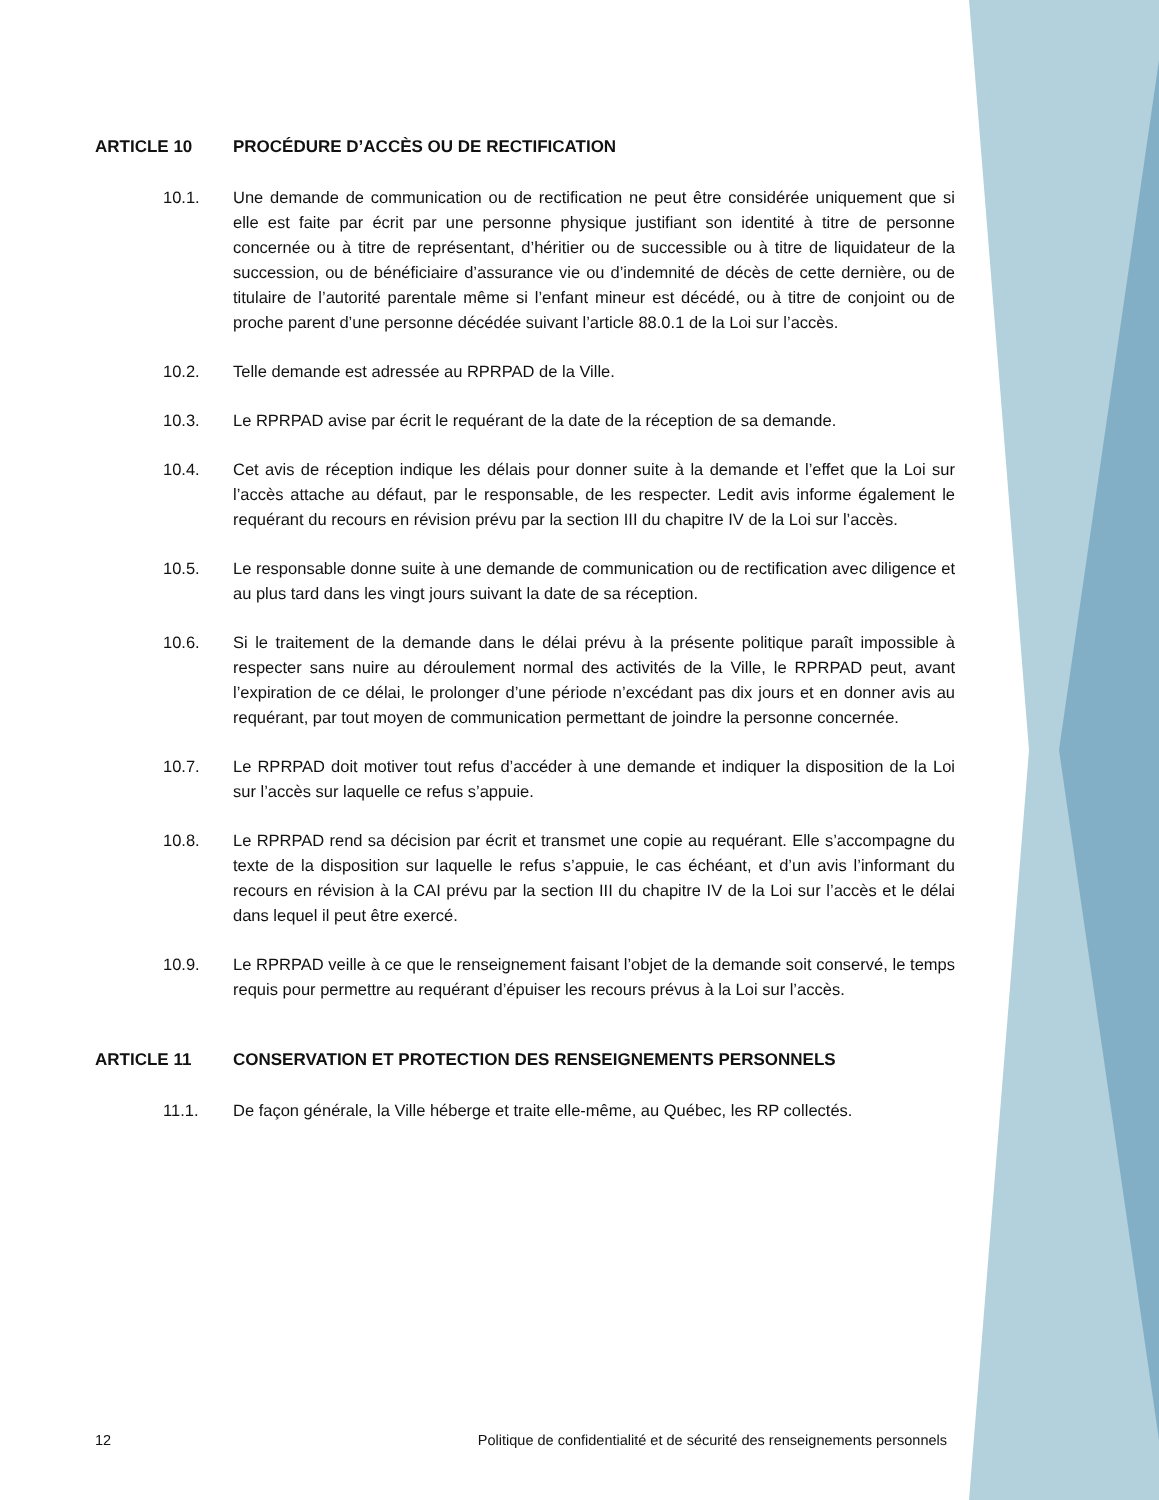ARTICLE 10 PROCÉDURE D’ACCÈS OU DE RECTIFICATION
10.1. Une demande de communication ou de rectification ne peut être considérée uniquement que si elle est faite par écrit par une personne physique justifiant son identité à titre de personne concernée ou à titre de représentant, d’héritier ou de successible ou à titre de liquidateur de la succession, ou de bénéficiaire d’assurance vie ou d’indemnité de décès de cette dernière, ou de titulaire de l’autorité parentale même si l’enfant mineur est décédé, ou à titre de conjoint ou de proche parent d’une personne décédée suivant l’article 88.0.1 de la Loi sur l’accès.
10.2. Telle demande est adressée au RPRPAD de la Ville.
10.3. Le RPRPAD avise par écrit le requérant de la date de la réception de sa demande.
10.4. Cet avis de réception indique les délais pour donner suite à la demande et l’effet que la Loi sur l’accès attache au défaut, par le responsable, de les respecter. Ledit avis informe également le requérant du recours en révision prévu par la section III du chapitre IV de la Loi sur l’accès.
10.5. Le responsable donne suite à une demande de communication ou de rectification avec diligence et au plus tard dans les vingt jours suivant la date de sa réception.
10.6. Si le traitement de la demande dans le délai prévu à la présente politique paraît impossible à respecter sans nuire au déroulement normal des activités de la Ville, le RPRPAD peut, avant l’expiration de ce délai, le prolonger d’une période n’excédant pas dix jours et en donner avis au requérant, par tout moyen de communication permettant de joindre la personne concernée.
10.7. Le RPRPAD doit motiver tout refus d’accéder à une demande et indiquer la disposition de la Loi sur l’accès sur laquelle ce refus s’appuie.
10.8. Le RPRPAD rend sa décision par écrit et transmet une copie au requérant. Elle s’accompagne du texte de la disposition sur laquelle le refus s’appuie, le cas échéant, et d’un avis l’informant du recours en révision à la CAI prévu par la section III du chapitre IV de la Loi sur l’accès et le délai dans lequel il peut être exercé.
10.9. Le RPRPAD veille à ce que le renseignement faisant l’objet de la demande soit conservé, le temps requis pour permettre au requérant d’épuiser les recours prévus à la Loi sur l’accès.
ARTICLE 11 CONSERVATION ET PROTECTION DES RENSEIGNEMENTS PERSONNELS
11.1. De façon générale, la Ville héberge et traite elle-même, au Québec, les RP collectés.
12 Politique de confidentialité et de sécurité des renseignements personnels